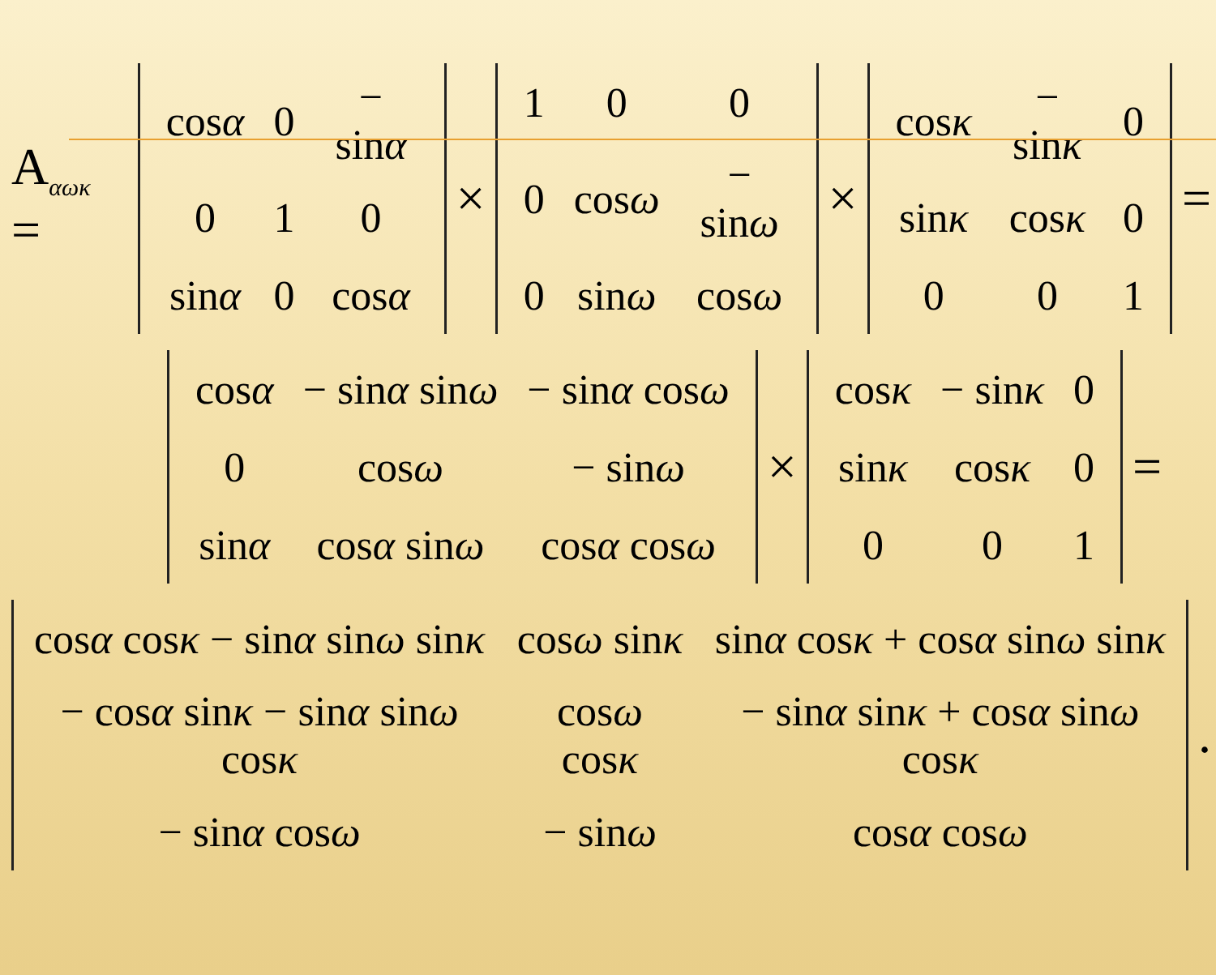A<sub>αωκ</sub> =
| cos α | 0 | − sin α |
| 0 | 1 | 0 |
| sin α | 0 | cos α |
×
| 1 | 0 | 0 |
| 0 | cos ω | − sin ω |
| 0 | sin ω | cos ω |
×
| cos κ | − sin κ | 0 |
| sin κ | cos κ | 0 |
| 0 | 0 | 1 |
=
| cos α | − sin α sin ω | − sin α cos ω |
| 0 | cos ω | − sin ω |
| sin α | cos α sin ω | cos α cos ω |
×
| cos κ | − sin κ | 0 |
| sin κ | cos κ | 0 |
| 0 | 0 | 1 |
=
| cos α cos κ − sin α sin ω sin κ | cos ω sin κ | sin α cos κ + cos α sin ω sin κ |
| − cos α sin κ − sin α sin ω cos κ | cos ω cos κ | − sin α sin κ + cos α sin ω cos κ |
| − sin α cos ω | − sin ω | cos α cos ω |
.